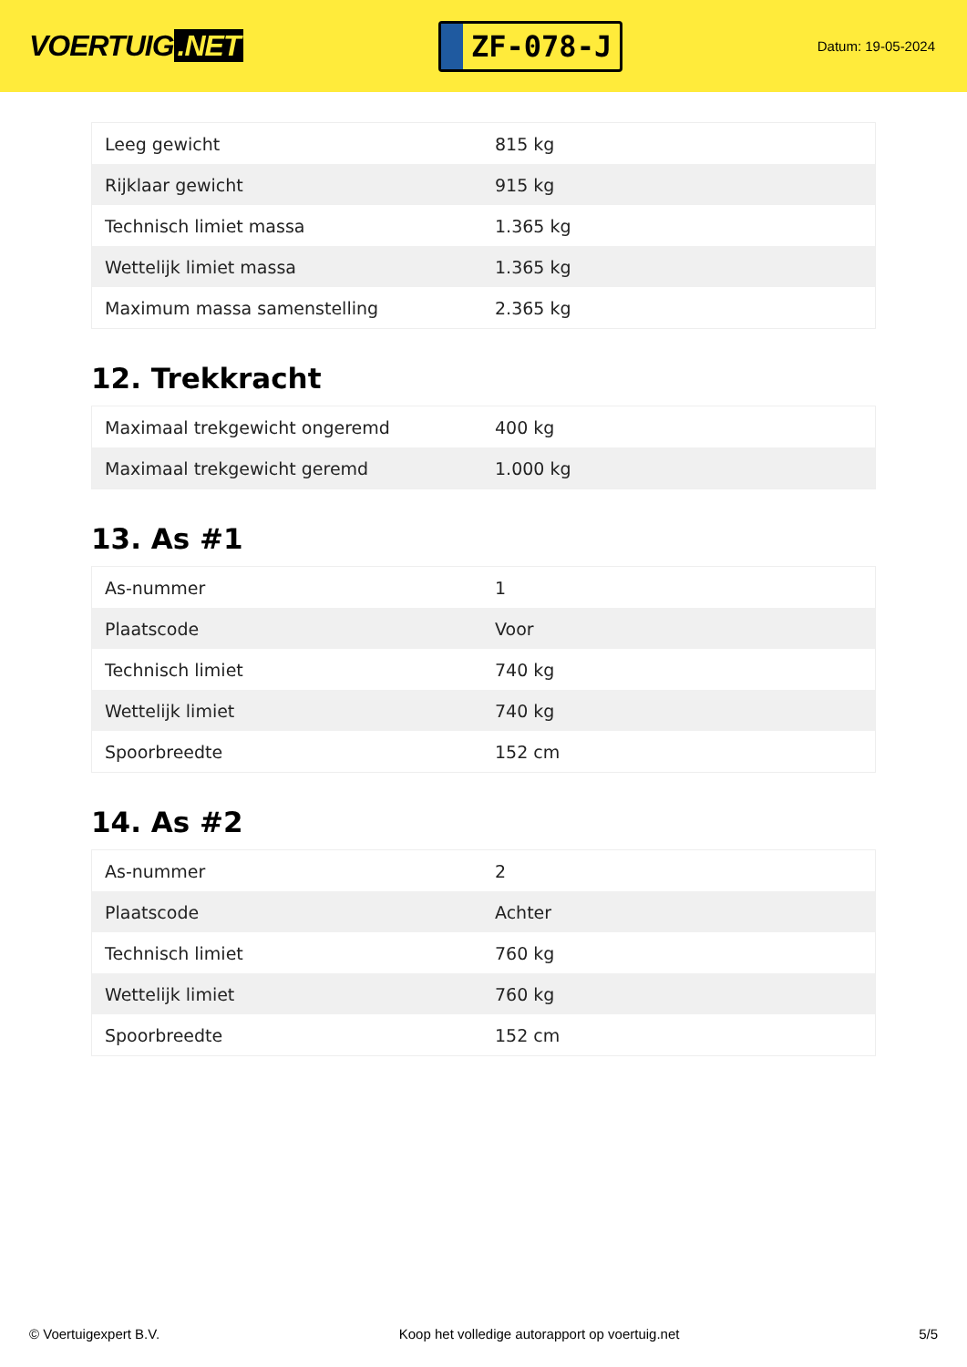VOERTUIG.NET
ZF-078-J
Datum: 19-05-2024
| Leeg gewicht | 815 kg |
| Rijklaar gewicht | 915 kg |
| Technisch limiet massa | 1.365 kg |
| Wettelijk limiet massa | 1.365 kg |
| Maximum massa samenstelling | 2.365 kg |
12. Trekkracht
| Maximaal trekgewicht ongeremd | 400 kg |
| Maximaal trekgewicht geremd | 1.000 kg |
13. As #1
| As-nummer | 1 |
| Plaatscode | Voor |
| Technisch limiet | 740 kg |
| Wettelijk limiet | 740 kg |
| Spoorbreedte | 152 cm |
14. As #2
| As-nummer | 2 |
| Plaatscode | Achter |
| Technisch limiet | 760 kg |
| Wettelijk limiet | 760 kg |
| Spoorbreedte | 152 cm |
© Voertuigexpert B.V. Koop het volledige autorapport op voertuig.net 5/5